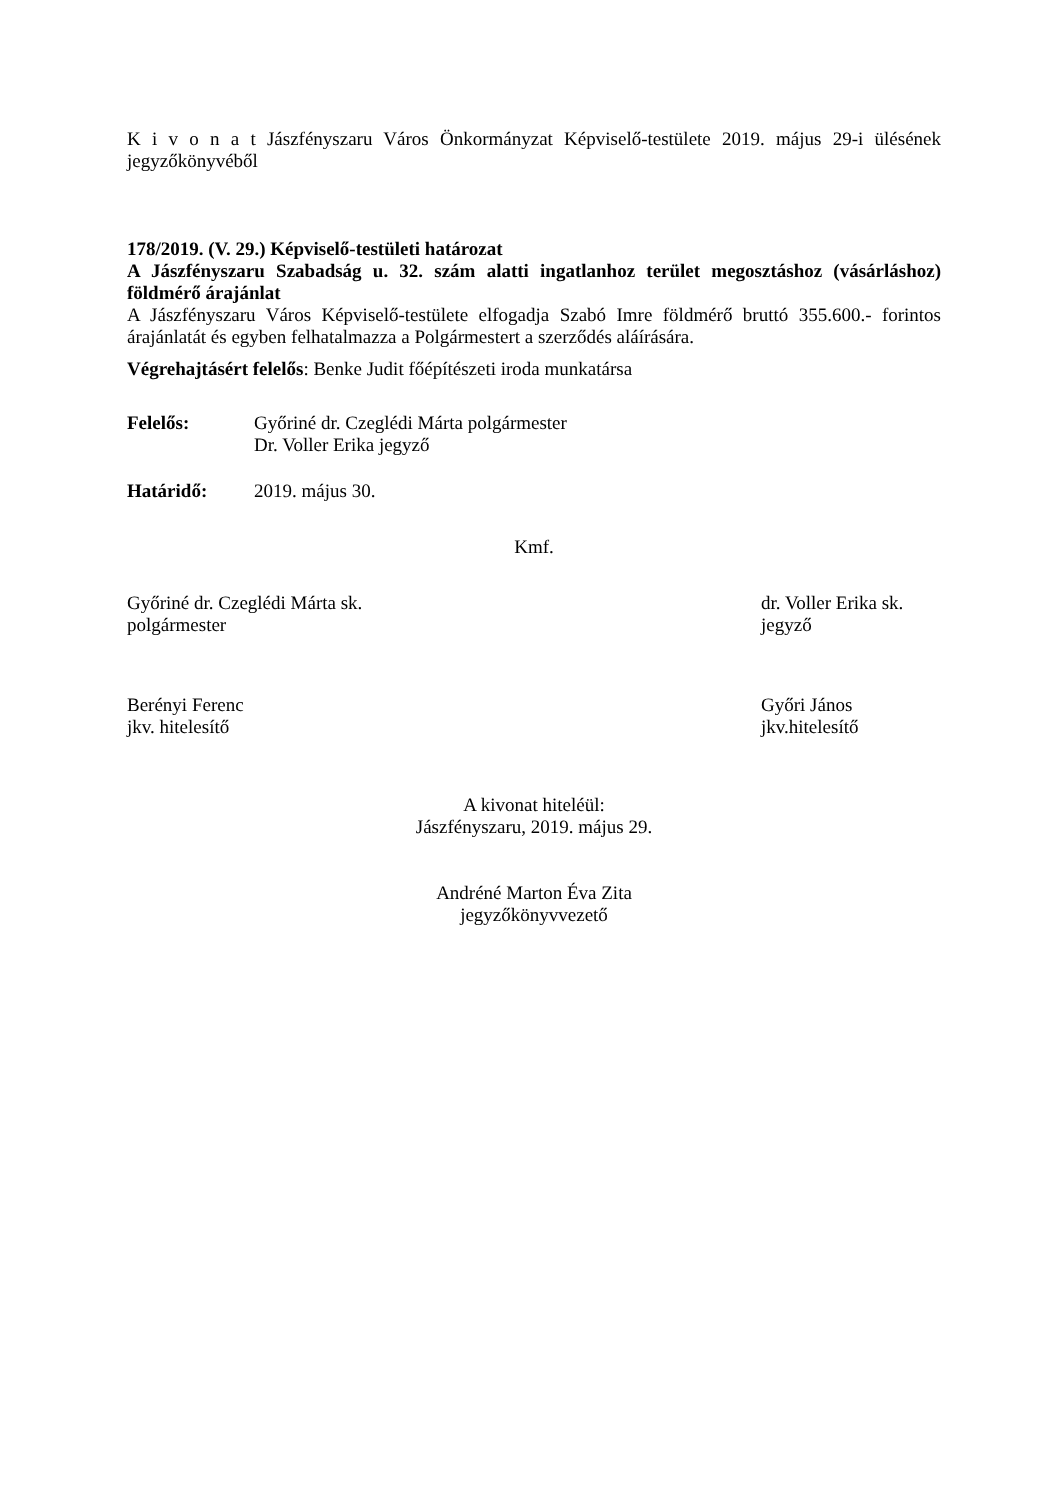K i v o n a t Jászfényszaru Város Önkormányzat Képviselő-testülete 2019. május 29-i ülésének jegyzőkönyvéből
178/2019. (V. 29.) Képviselő-testületi határozat
A Jászfényszaru Szabadság u. 32. szám alatti ingatlanhoz terület megosztáshoz (vásárláshoz) földmérő árajánlat
A Jászfényszaru Város Képviselő-testülete elfogadja Szabó Imre földmérő bruttó 355.600.- forintos árajánlatát és egyben felhatalmazza a Polgármestert a szerződés aláírására.
Végrehajtásért felelős: Benke Judit főépítészeti iroda munkatársa
Felelős: Győriné dr. Czeglédi Márta polgármester
Dr. Voller Erika jegyző
Határidő: 2019. május 30.
Kmf.
Győriné dr. Czeglédi Márta sk.
polgármester
dr. Voller Erika sk.
jegyző
Berényi Ferenc
jkv. hitelesítő
Győri János
jkv.hitelesítő
A kivonat hiteléül:
Jászfényszaru, 2019. május 29.
Andréné Marton Éva Zita
jegyzőkönyvvezető